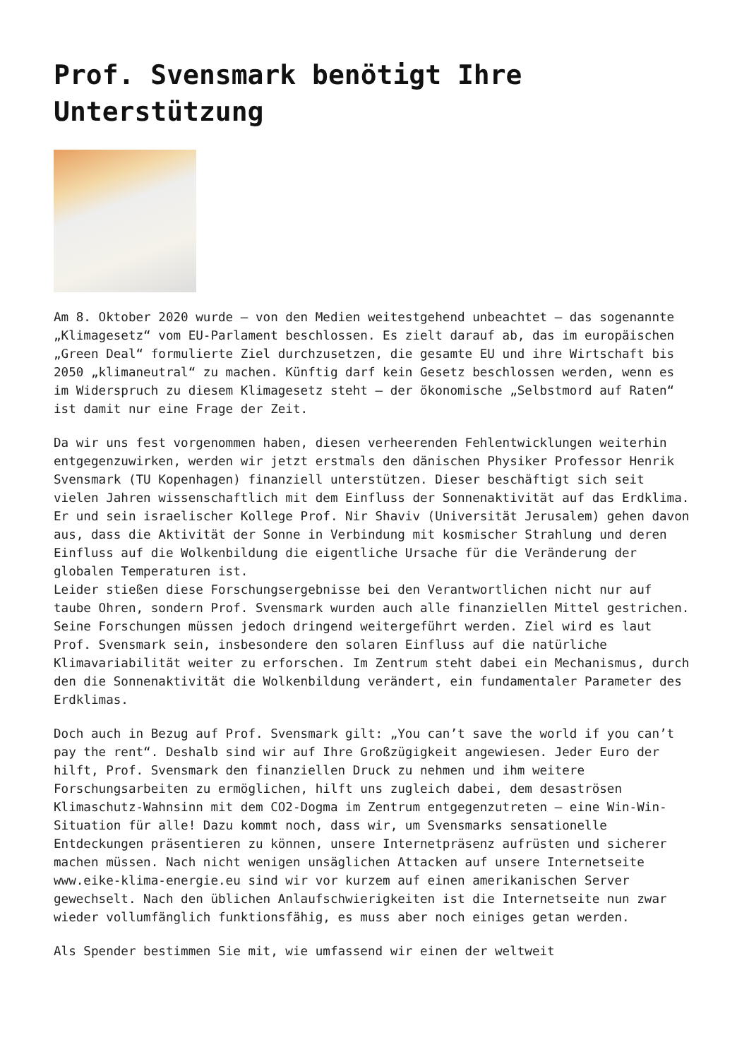Prof. Svensmark benötigt Ihre Unterstützung
Am 8. Oktober 2020 wurde – von den Medien weitestgehend unbeachtet – das sogenannte „Klimagesetz“ vom EU-Parlament beschlossen. Es zielt darauf ab, das im europäischen „Green Deal“ formulierte Ziel durchzusetzen, die gesamte EU und ihre Wirtschaft bis 2050 „klimaneutral“ zu machen. Künftig darf kein Gesetz beschlossen werden, wenn es im Widerspruch zu diesem Klimagesetz steht – der ökonomische „Selbstmord auf Raten“ ist damit nur eine Frage der Zeit.
Da wir uns fest vorgenommen haben, diesen verheerenden Fehlentwicklungen weiterhin entgegenzuwirken, werden wir jetzt erstmals den dänischen Physiker Professor Henrik Svensmark (TU Kopenhagen) finanziell unterstützen. Dieser beschäftigt sich seit vielen Jahren wissenschaftlich mit dem Einfluss der Sonnenaktivität auf das Erdklima. Er und sein israelischer Kollege Prof. Nir Shaviv (Universität Jerusalem) gehen davon aus, dass die Aktivität der Sonne in Verbindung mit kosmischer Strahlung und deren Einfluss auf die Wolkenbildung die eigentliche Ursache für die Veränderung der globalen Temperaturen ist.
Leider stießen diese Forschungsergebnisse bei den Verantwortlichen nicht nur auf taube Ohren, sondern Prof. Svensmark wurden auch alle finanziellen Mittel gestrichen. Seine Forschungen müssen jedoch dringend weitergeführt werden. Ziel wird es laut Prof. Svensmark sein, insbesondere den solaren Einfluss auf die natürliche Klimavariabilität weiter zu erforschen. Im Zentrum steht dabei ein Mechanismus, durch den die Sonnenaktivität die Wolkenbildung verändert, ein fundamentaler Parameter des Erdklimas.
Doch auch in Bezug auf Prof. Svensmark gilt: „You can’t save the world if you can’t pay the rent“. Deshalb sind wir auf Ihre Großzügigkeit angewiesen. Jeder Euro der hilft, Prof. Svensmark den finanziellen Druck zu nehmen und ihm weitere Forschungsarbeiten zu ermöglichen, hilft uns zugleich dabei, dem desaströsen Klimaschutz-Wahnsinn mit dem CO2-Dogma im Zentrum entgegenzutreten – eine Win-Win-Situation für alle! Dazu kommt noch, dass wir, um Svensmarks sensationelle Entdeckungen präsentieren zu können, unsere Internetpräsenz aufrüsten und sicherer machen müssen. Nach nicht wenigen unsäglichen Attacken auf unsere Internetseite www.eike-klima-energie.eu sind wir vor kurzem auf einen amerikanischen Server gewechselt. Nach den üblichen Anlaufschwierigkeiten ist die Internetseite nun zwar wieder vollumfänglich funktionsfähig, es muss aber noch einiges getan werden.
Als Spender bestimmen Sie mit, wie umfassend wir einen der weltweit